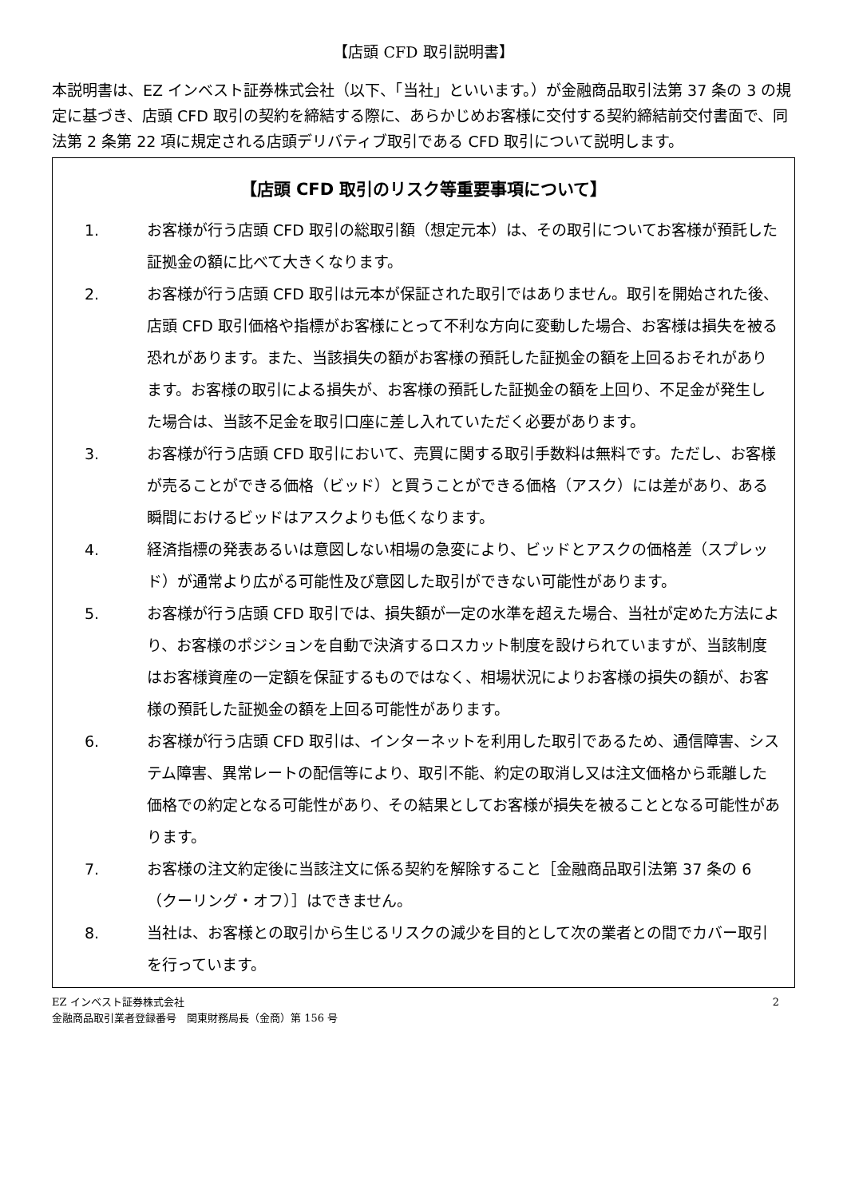【店頭 CFD 取引説明書】
本説明書は、EZ インベスト証券株式会社（以下、「当社」といいます。）が金融商品取引法第 37 条の 3 の規定に基づき、店頭 CFD 取引の契約を締結する際に、あらかじめお客様に交付する契約締結前交付書面で、同法第 2 条第 22 項に規定される店頭デリバティブ取引である CFD 取引について説明します。
【店頭 CFD 取引のリスク等重要事項について】
1. お客様が行う店頭 CFD 取引の総取引額（想定元本）は、その取引についてお客様が預託した証拠金の額に比べて大きくなります。
2. お客様が行う店頭 CFD 取引は元本が保証された取引ではありません。取引を開始された後、店頭 CFD 取引価格や指標がお客様にとって不利な方向に変動した場合、お客様は損失を被る恐れがあります。また、当該損失の額がお客様の預託した証拠金の額を上回るおそれがあります。お客様の取引による損失が、お客様の預託した証拠金の額を上回り、不足金が発生した場合は、当該不足金を取引口座に差し入れていただく必要があります。
3. お客様が行う店頭 CFD 取引において、売買に関する取引手数料は無料です。ただし、お客様が売ることができる価格（ビッド）と買うことができる価格（アスク）には差があり、ある瞬間におけるビッドはアスクよりも低くなります。
4. 経済指標の発表あるいは意図しない相場の急変により、ビッドとアスクの価格差（スプレッド）が通常より広がる可能性及び意図した取引ができない可能性があります。
5. お客様が行う店頭 CFD 取引では、損失額が一定の水準を超えた場合、当社が定めた方法により、お客様のポジションを自動で決済するロスカット制度を設けられていますが、当該制度はお客様資産の一定額を保証するものではなく、相場状況によりお客様の損失の額が、お客様の預託した証拠金の額を上回る可能性があります。
6. お客様が行う店頭 CFD 取引は、インターネットを利用した取引であるため、通信障害、システム障害、異常レートの配信等により、取引不能、約定の取消し又は注文価格から乖離した価格での約定となる可能性があり、その結果としてお客様が損失を被ることとなる可能性があります。
7. お客様の注文約定後に当該注文に係る契約を解除すること［金融商品取引法第 37 条の 6（クーリング・オフ）］はできません。
8. 当社は、お客様との取引から生じるリスクの減少を目的として次の業者との間でカバー取引を行っています。
EZ インベスト証券株式会社
金融商品取引業者登録番号　関東財務局長（金商）第 156 号
2